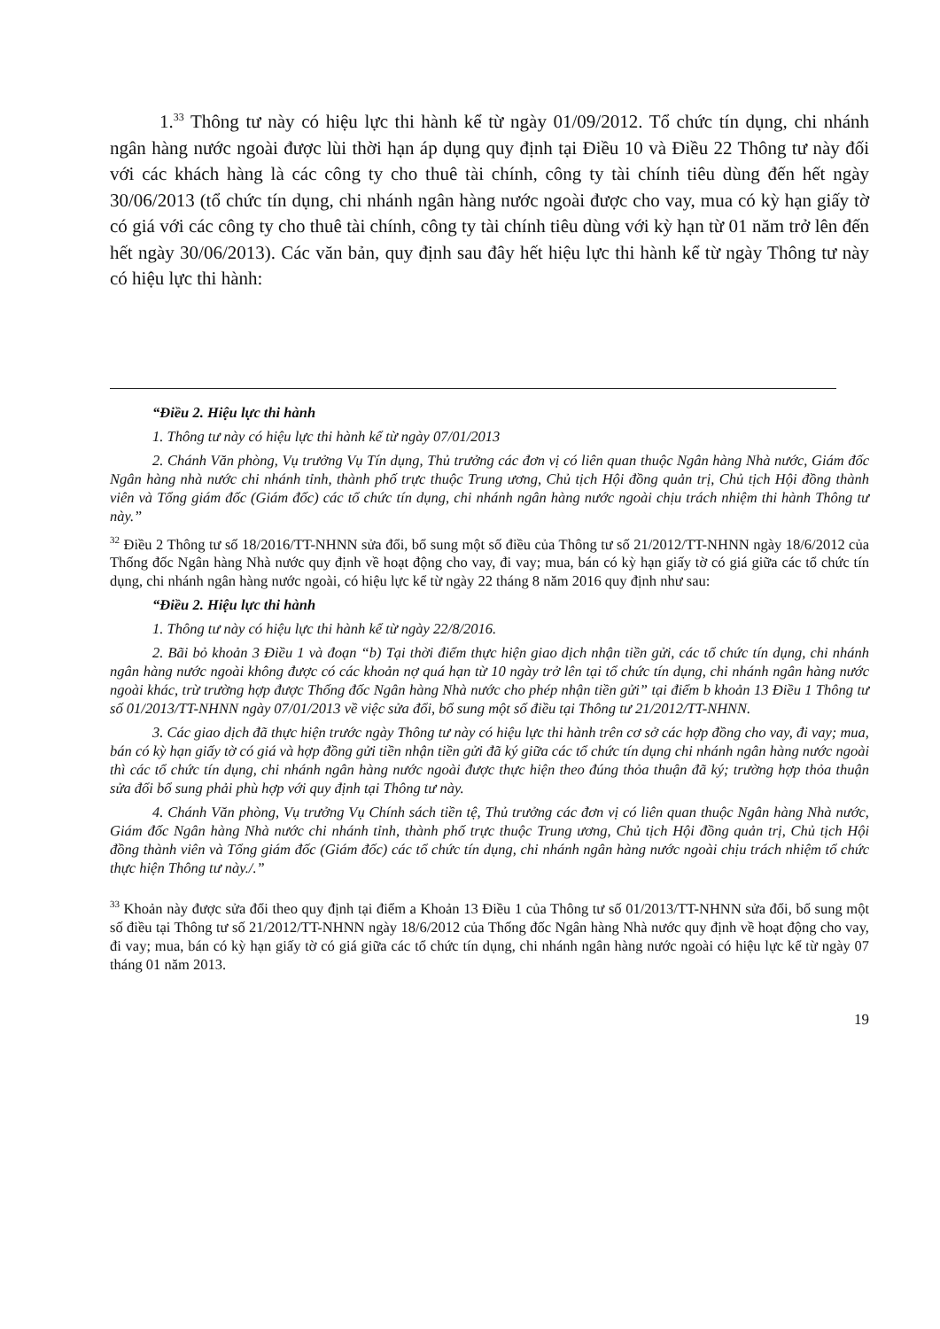1.<sup>33</sup> Thông tư này có hiệu lực thi hành kể từ ngày 01/09/2012. Tổ chức tín dụng, chi nhánh ngân hàng nước ngoài được lùi thời hạn áp dụng quy định tại Điều 10 và Điều 22 Thông tư này đối với các khách hàng là các công ty cho thuê tài chính, công ty tài chính tiêu dùng đến hết ngày 30/06/2013 (tổ chức tín dụng, chi nhánh ngân hàng nước ngoài được cho vay, mua có kỳ hạn giấy tờ có giá với các công ty cho thuê tài chính, công ty tài chính tiêu dùng với kỳ hạn từ 01 năm trở lên đến hết ngày 30/06/2013). Các văn bản, quy định sau đây hết hiệu lực thi hành kể từ ngày Thông tư này có hiệu lực thi hành:
“Điều 2. Hiệu lực thi hành
1. Thông tư này có hiệu lực thi hành kể từ ngày 07/01/2013
2. Chánh Văn phòng, Vụ trưởng Vụ Tín dụng, Thủ trưởng các đơn vị có liên quan thuộc Ngân hàng Nhà nước, Giám đốc Ngân hàng nhà nước chi nhánh tỉnh, thành phố trực thuộc Trung ương, Chủ tịch Hội đồng quản trị, Chủ tịch Hội đồng thành viên và Tổng giám đốc (Giám đốc) các tổ chức tín dụng, chi nhánh ngân hàng nước ngoài chịu trách nhiệm thi hành Thông tư này.”
<sup>32</sup> Điều 2 Thông tư số 18/2016/TT-NHNN sửa đổi, bổ sung một số điều của Thông tư số 21/2012/TT-NHNN ngày 18/6/2012 của Thống đốc Ngân hàng Nhà nước quy định về hoạt động cho vay, đi vay; mua, bán có kỳ hạn giấy tờ có giá giữa các tổ chức tín dụng, chi nhánh ngân hàng nước ngoài, có hiệu lực kể từ ngày 22 tháng 8 năm 2016 quy định như sau:
“Điều 2. Hiệu lực thi hành
1. Thông tư này có hiệu lực thi hành kể từ ngày 22/8/2016.
2. Bãi bỏ khoản 3 Điều 1 và đoạn “b) Tại thời điểm thực hiện giao dịch nhận tiền gửi, các tổ chức tín dụng, chi nhánh ngân hàng nước ngoài không được có các khoản nợ quá hạn từ 10 ngày trở lên tại tổ chức tín dụng, chi nhánh ngân hàng nước ngoài khác, trừ trường hợp được Thống đốc Ngân hàng Nhà nước cho phép nhận tiền gửi” tại điểm b khoản 13 Điều 1 Thông tư số 01/2013/TT-NHNN ngày 07/01/2013 về việc sửa đổi, bổ sung một số điều tại Thông tư 21/2012/TT-NHNN.
3. Các giao dịch đã thực hiện trước ngày Thông tư này có hiệu lực thi hành trên cơ sở các hợp đồng cho vay, đi vay; mua, bán có kỳ hạn giấy tờ có giá và hợp đồng gửi tiền nhận tiền gửi đã ký giữa các tổ chức tín dụng chi nhánh ngân hàng nước ngoài thì các tổ chức tín dụng, chi nhánh ngân hàng nước ngoài được thực hiện theo đúng thỏa thuận đã ký; trường hợp thỏa thuận sửa đổi bổ sung phải phù hợp với quy định tại Thông tư này.
4. Chánh Văn phòng, Vụ trưởng Vụ Chính sách tiền tệ, Thủ trưởng các đơn vị có liên quan thuộc Ngân hàng Nhà nước, Giám đốc Ngân hàng Nhà nước chi nhánh tỉnh, thành phố trực thuộc Trung ương, Chủ tịch Hội đồng quản trị, Chủ tịch Hội đồng thành viên và Tổng giám đốc (Giám đốc) các tổ chức tín dụng, chi nhánh ngân hàng nước ngoài chịu trách nhiệm tổ chức thực hiện Thông tư này./.”
<sup>33</sup> Khoản này được sửa đổi theo quy định tại điểm a Khoản 13 Điều 1 của Thông tư số 01/2013/TT-NHNN sửa đổi, bổ sung một số điều tại Thông tư số 21/2012/TT-NHNN ngày 18/6/2012 của Thống đốc Ngân hàng Nhà nước quy định về hoạt động cho vay, đi vay; mua, bán có kỳ hạn giấy tờ có giá giữa các tổ chức tín dụng, chi nhánh ngân hàng nước ngoài có hiệu lực kể từ ngày 07 tháng 01 năm 2013.
19